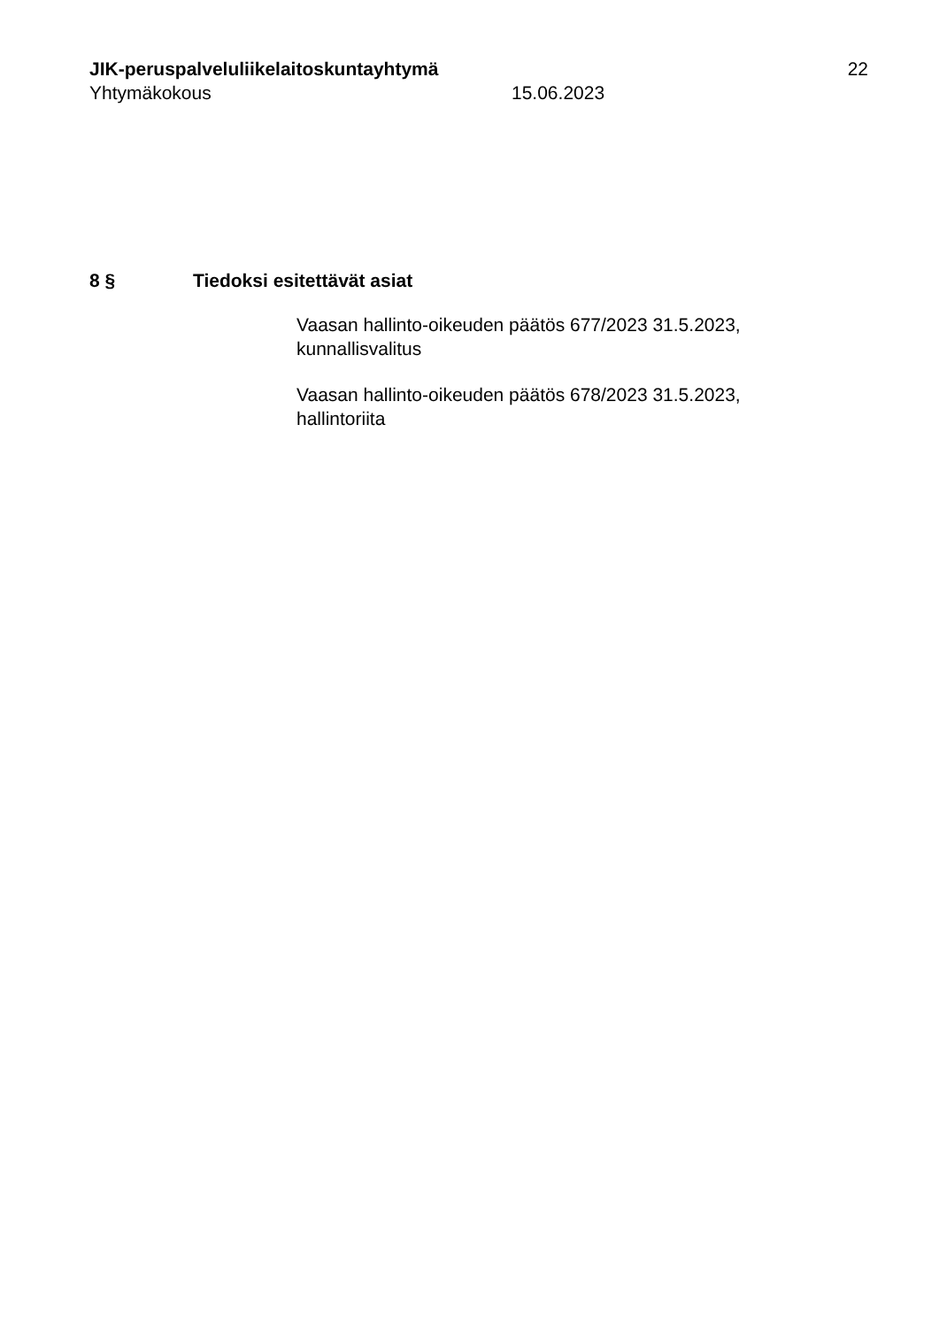JIK-peruspalveluliikelaitoskuntayhtymä 22
Yhtymäkokous 15.06.2023
8 § Tiedoksi esitettävät asiat
Vaasan hallinto-oikeuden päätös 677/2023 31.5.2023,
kunnallisvalitus
Vaasan hallinto-oikeuden päätös 678/2023 31.5.2023,
hallintoriita